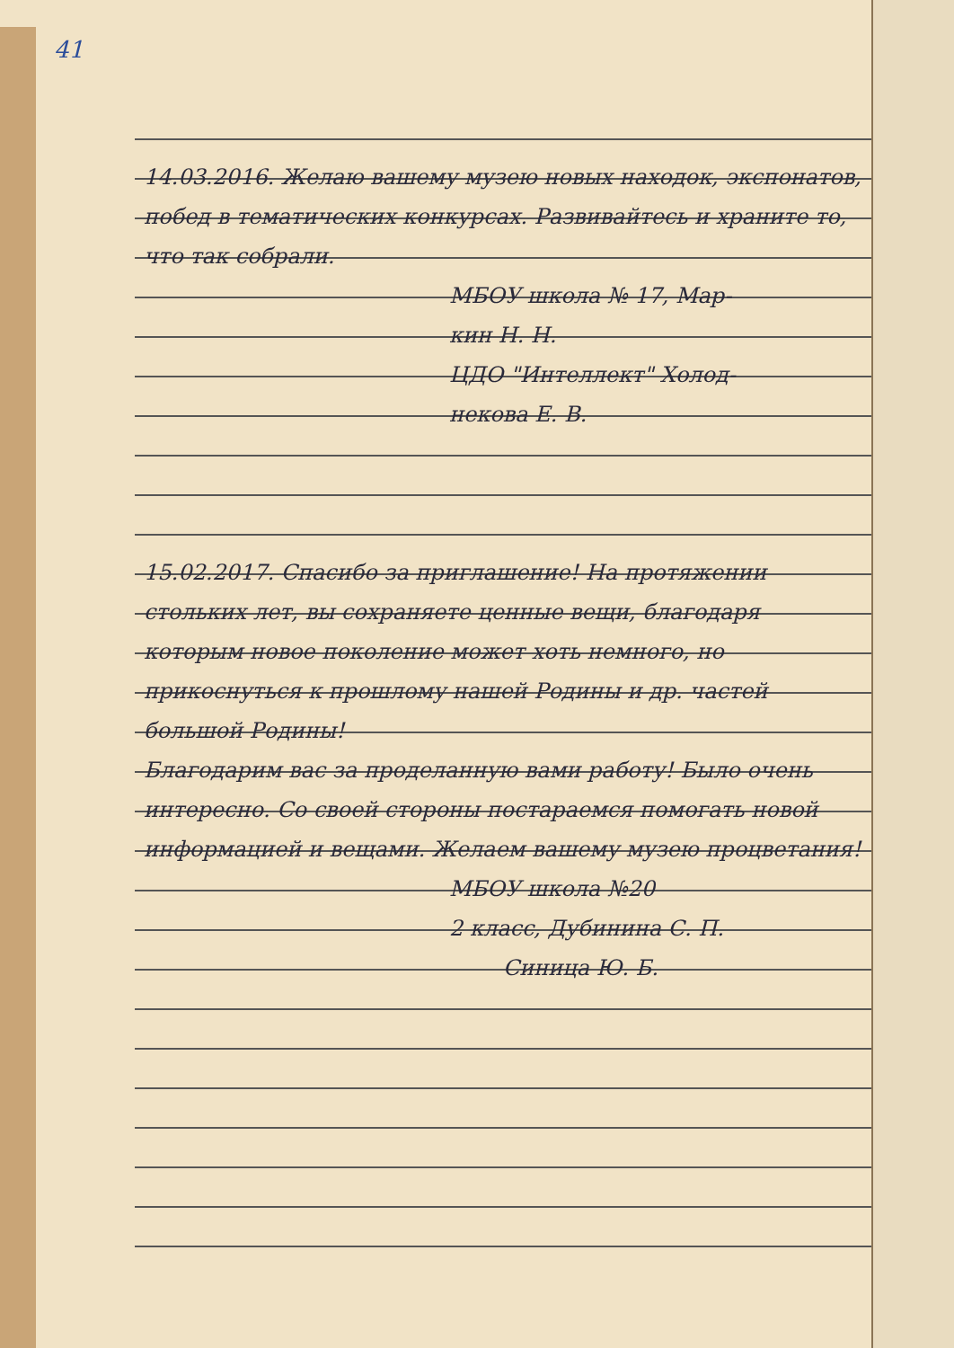41
14.03.2016. Желаю вашему музею новых находок, экспонатов, побед в тематических конкурсах. Развивайтесь и храните то, что так собрали.
МБОУ школа № 17, Мар-
кин Н. Н.
ЦДО "Интеллект" Холод-
некова Е. В.
15.02.2017. Спасибо за приглашение! На протяжении стольких лет, вы сохраняете ценные вещи, благодаря которым новое поколение может хоть немного, но прикоснуться к прошлому нашей Родины и др. частей большой Родины!
Благодарим вас за проделанную вами работу! Было очень интересно. Со своей стороны постараемся помогать новой информацией и вещами. Желаем вашему музею процветания!
МБОУ школа №20
2 класс, Дубинина С. П.
Синица Ю. Б.